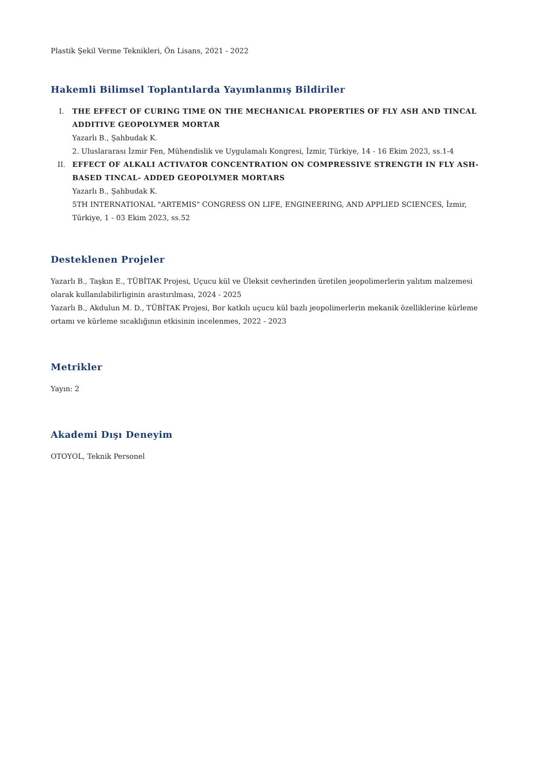Plastik Şekil Verme Teknikleri, Ön Lisans, 2021 - 2022
Hakemli Bilimsel Toplantılarda Yayımlanmış Bildiriler
I. THE EFFECT OF CURING TIME ON THE MECHANICAL PROPERTIES OF FLY ASH AND TINCAL ADDITIVE GEOPOLYMER MORTAR
Yazarlı B., Şahbudak K.
2. Uluslararası İzmir Fen, Mühendislik ve Uygulamalı Kongresi, İzmir, Türkiye, 14 - 16 Ekim 2023, ss.1-4
II. EFFECT OF ALKALI ACTIVATOR CONCENTRATION ON COMPRESSIVE STRENGTH IN FLY ASH-BASED TINCAL- ADDED GEOPOLYMER MORTARS
Yazarlı B., Şahbudak K.
5TH INTERNATIONAL "ARTEMIS" CONGRESS ON LIFE, ENGINEERING, AND APPLIED SCIENCES, İzmir, Türkiye, 1 - 03 Ekim 2023, ss.52
Desteklenen Projeler
Yazarlı B., Taşkın E., TÜBİTAK Projesi, Uçucu kül ve Üleksit cevherinden üretilen jeopolimerlerin yalıtım malzemesi olarak kullanılabilirliginin arastırılması, 2024 - 2025
Yazarlı B., Akdulun M. D., TÜBİTAK Projesi, Bor katkılı uçucu kül bazlı jeopolimerlerin mekanik özelliklerine kürleme ortamı ve kürleme sıcaklığının etkisinin incelenmes, 2022 - 2023
Metrikler
Yayın: 2
Akademi Dışı Deneyim
OTOYOL, Teknik Personel